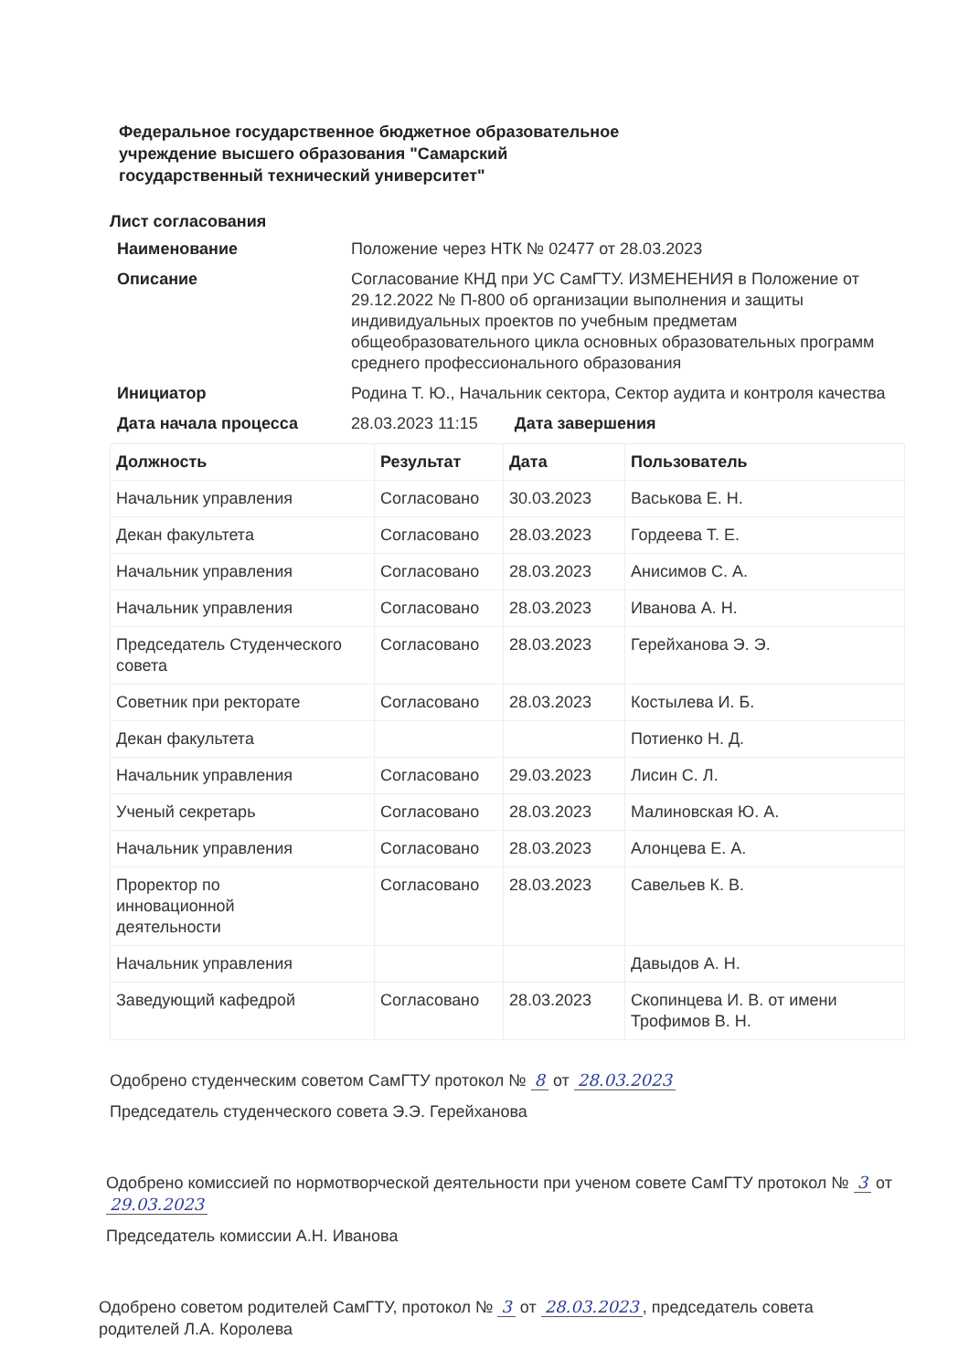Федеральное государственное бюджетное образовательное
учреждение высшего образования "Самарский
государственный технический университет"
Лист согласования
Наименование Положение через НТК № 02477 от 28.03.2023
Описание Согласование КНД при УС СамГТУ. ИЗМЕНЕНИЯ в Положение от 29.12.2022 № П-800 об организации выполнения и защиты индивидуальных проектов по учебным предметам общеобразовательного цикла основных образовательных программ среднего профессионального образования
Инициатор Родина Т. Ю., Начальник сектора, Сектор аудита и контроля качества
Дата начала процесса 28.03.2023 11:15 Дата завершения
| Должность | Результат | Дата | Пользователь |
| --- | --- | --- | --- |
| Начальник управления | Согласовано | 30.03.2023 | Васькова Е. Н. |
| Декан факультета | Согласовано | 28.03.2023 | Гордеева Т. Е. |
| Начальник управления | Согласовано | 28.03.2023 | Анисимов С. А. |
| Начальник управления | Согласовано | 28.03.2023 | Иванова А. Н. |
| Председатель Студенческого совета | Согласовано | 28.03.2023 | Герейханова Э. Э. |
| Советник при ректорате | Согласовано | 28.03.2023 | Костылева И. Б. |
| Декан факультета | | | Потиенко Н. Д. |
| Начальник управления | Согласовано | 29.03.2023 | Лисин С. Л. |
| Ученый секретарь | Согласовано | 28.03.2023 | Малиновская Ю. А. |
| Начальник управления | Согласовано | 28.03.2023 | Алонцева Е. А. |
| Проректор по инновационной деятельности | Согласовано | 28.03.2023 | Савельев К. В. |
| Начальник управления | | | Давыдов А. Н. |
| Заведующий кафедрой | Согласовано | 28.03.2023 | Скопинцева И. В. от имени Трофимов В. Н. |
Одобрено студенческим советом СамГТУ протокол № 8 от 28.03.2023
Председатель студенческого совета Э.Э. Герейханова
Одобрено комиссией по нормотворческой деятельности при ученом совете СамГТУ протокол № 3 от 29.03.2023
Председатель комиссии А.Н. Иванова
Одобрено советом родителей СамГТУ, протокол № 3 от 28.03.2023, председатель совета родителей Л.А. Королева